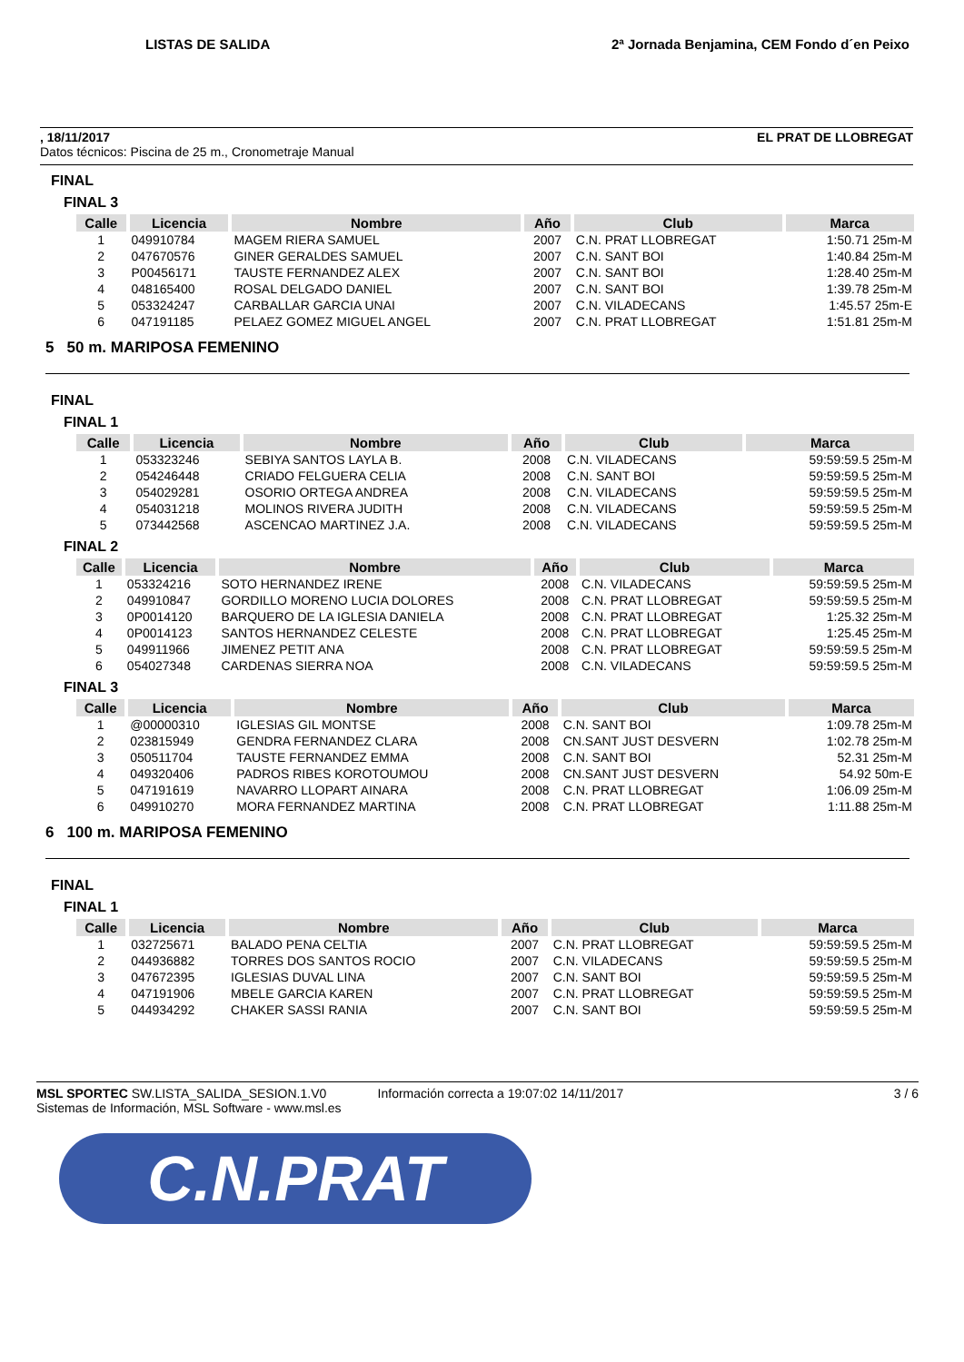LISTAS DE SALIDA 2ª Jornada Benjamina, CEM Fondo d´en Peixo
, 18/11/2017 EL PRAT DE LLOBREGAT
Datos técnicos: Piscina de 25 m., Cronometraje Manual
FINAL
FINAL 3
| Calle | Licencia | Nombre | Año | Club | Marca |
| --- | --- | --- | --- | --- | --- |
| 1 | 049910784 | MAGEM RIERA SAMUEL | 2007 | C.N. PRAT LLOBREGAT | 1:50.71 25m-M |
| 2 | 047670576 | GINER GERALDES SAMUEL | 2007 | C.N. SANT BOI | 1:40.84 25m-M |
| 3 | P00456171 | TAUSTE FERNANDEZ ALEX | 2007 | C.N. SANT BOI | 1:28.40 25m-M |
| 4 | 048165400 | ROSAL DELGADO DANIEL | 2007 | C.N. SANT BOI | 1:39.78 25m-M |
| 5 | 053324247 | CARBALLAR GARCIA UNAI | 2007 | C.N. VILADECANS | 1:45.57 25m-E |
| 6 | 047191185 | PELAEZ GOMEZ MIGUEL ANGEL | 2007 | C.N. PRAT LLOBREGAT | 1:51.81 25m-M |
5 50 m. MARIPOSA FEMENINO
FINAL
FINAL 1
| Calle | Licencia | Nombre | Año | Club | Marca |
| --- | --- | --- | --- | --- | --- |
| 1 | 053323246 | SEBIYA SANTOS LAYLA B. | 2008 | C.N. VILADECANS | 59:59:59.5 25m-M |
| 2 | 054246448 | CRIADO FELGUERA CELIA | 2008 | C.N. SANT BOI | 59:59:59.5 25m-M |
| 3 | 054029281 | OSORIO ORTEGA ANDREA | 2008 | C.N. VILADECANS | 59:59:59.5 25m-M |
| 4 | 054031218 | MOLINOS RIVERA JUDITH | 2008 | C.N. VILADECANS | 59:59:59.5 25m-M |
| 5 | 073442568 | ASCENCAO MARTINEZ J.A. | 2008 | C.N. VILADECANS | 59:59:59.5 25m-M |
FINAL 2
| Calle | Licencia | Nombre | Año | Club | Marca |
| --- | --- | --- | --- | --- | --- |
| 1 | 053324216 | SOTO HERNANDEZ IRENE | 2008 | C.N. VILADECANS | 59:59:59.5 25m-M |
| 2 | 049910847 | GORDILLO MORENO LUCIA DOLORES | 2008 | C.N. PRAT LLOBREGAT | 59:59:59.5 25m-M |
| 3 | 0P0014120 | BARQUERO DE LA IGLESIA DANIELA | 2008 | C.N. PRAT LLOBREGAT | 1:25.32 25m-M |
| 4 | 0P0014123 | SANTOS HERNANDEZ CELESTE | 2008 | C.N. PRAT LLOBREGAT | 1:25.45 25m-M |
| 5 | 049911966 | JIMENEZ PETIT ANA | 2008 | C.N. PRAT LLOBREGAT | 59:59:59.5 25m-M |
| 6 | 054027348 | CARDENAS SIERRA NOA | 2008 | C.N. VILADECANS | 59:59:59.5 25m-M |
FINAL 3
| Calle | Licencia | Nombre | Año | Club | Marca |
| --- | --- | --- | --- | --- | --- |
| 1 | @00000310 | IGLESIAS GIL MONTSE | 2008 | C.N. SANT BOI | 1:09.78 25m-M |
| 2 | 023815949 | GENDRA FERNANDEZ CLARA | 2008 | CN.SANT JUST DESVERN | 1:02.78 25m-M |
| 3 | 050511704 | TAUSTE FERNANDEZ EMMA | 2008 | C.N. SANT BOI | 52.31 25m-M |
| 4 | 049320406 | PADROS RIBES KOROTOUMOU | 2008 | CN.SANT JUST DESVERN | 54.92 50m-E |
| 5 | 047191619 | NAVARRO LLOPART AINARA | 2008 | C.N. PRAT LLOBREGAT | 1:06.09 25m-M |
| 6 | 049910270 | MORA FERNANDEZ MARTINA | 2008 | C.N. PRAT LLOBREGAT | 1:11.88 25m-M |
6 100 m. MARIPOSA FEMENINO
FINAL
FINAL 1
| Calle | Licencia | Nombre | Año | Club | Marca |
| --- | --- | --- | --- | --- | --- |
| 1 | 032725671 | BALADO PENA CELTIA | 2007 | C.N. PRAT LLOBREGAT | 59:59:59.5 25m-M |
| 2 | 044936882 | TORRES DOS SANTOS ROCIO | 2007 | C.N. VILADECANS | 59:59:59.5 25m-M |
| 3 | 047672395 | IGLESIAS DUVAL LINA | 2007 | C.N. SANT BOI | 59:59:59.5 25m-M |
| 4 | 047191906 | MBELE GARCIA KAREN | 2007 | C.N. PRAT LLOBREGAT | 59:59:59.5 25m-M |
| 5 | 044934292 | CHAKER SASSI RANIA | 2007 | C.N. SANT BOI | 59:59:59.5 25m-M |
MSL SPORTEC SW.LISTA_SALIDA_SESION.1.V0
Sistemas de Información, MSL Software - www.msl.es Información correcta a 19:07:02 14/11/2017 3 / 6
C.N.PRAT